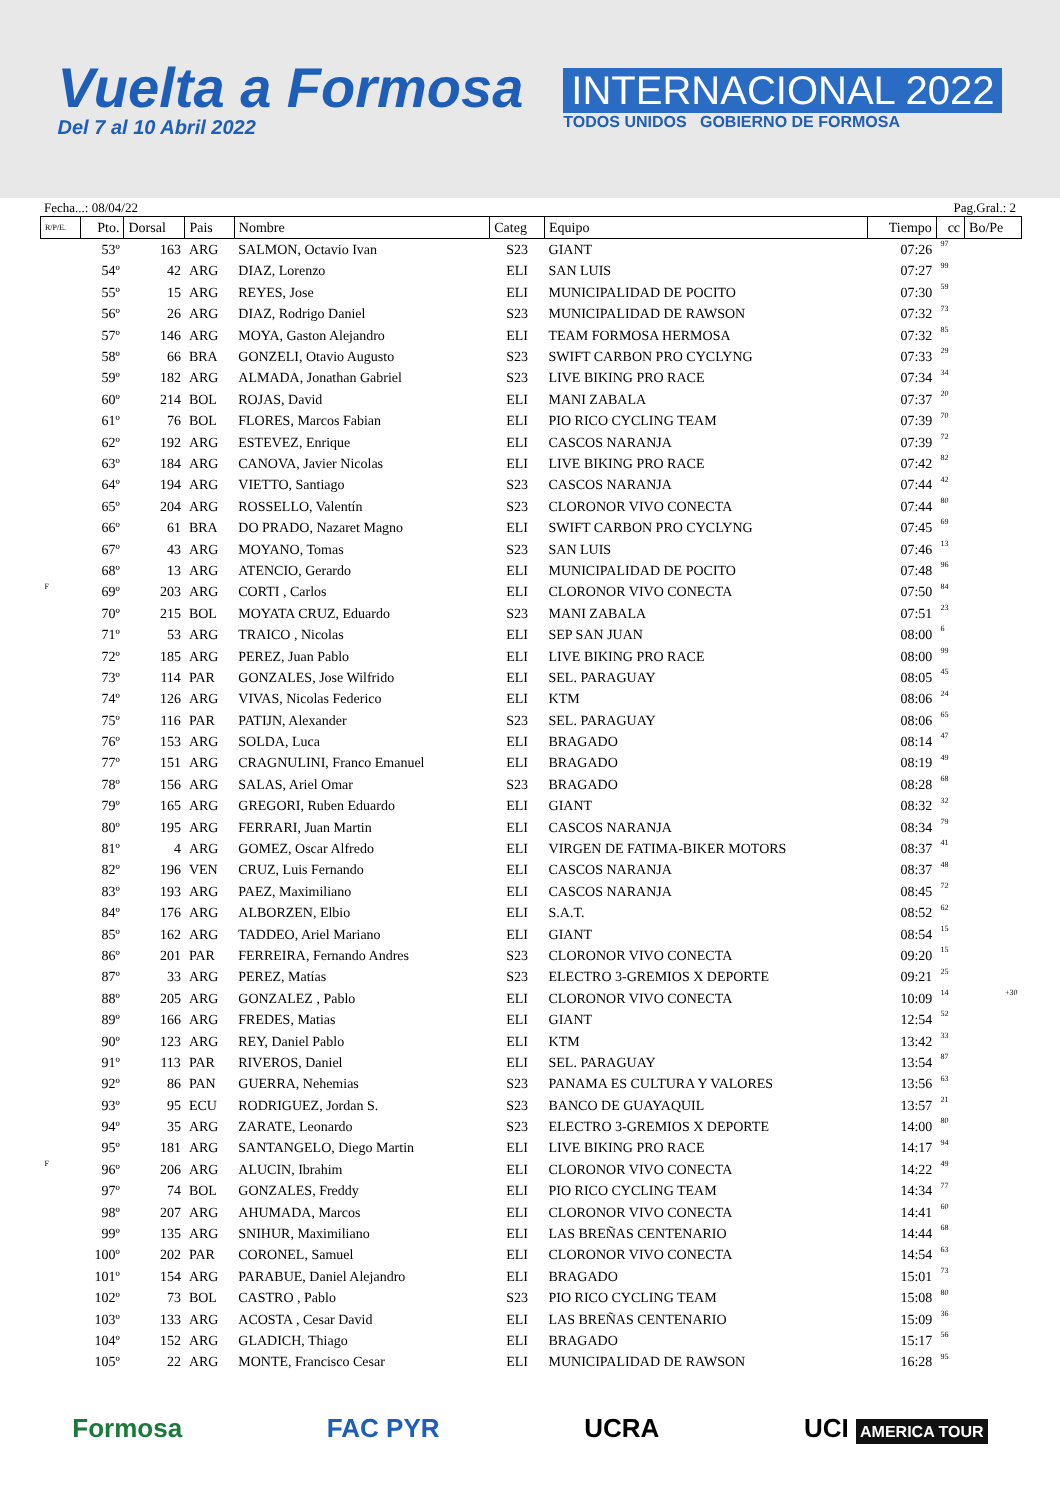Vuelta a Formosa
Del 7 al 10 Abril 2022
INTERNACIONAL 2022
TODOS UNIDOS GOBIERNO DE FORMOSA
Fecha...: 08/04/22 Pag.Gral.: 2
| R/P/E. | Pto. | Dorsal | Pais | Nombre | Categ | Equipo | Tiempo | cc | Bo/Pe |
| --- | --- | --- | --- | --- | --- | --- | --- | --- | --- |
| | 53º | 163 | ARG | SALMON, Octavio Ivan | S23 | GIANT | 07:26 | 97 | |
| | 54º | 42 | ARG | DIAZ, Lorenzo | ELI | SAN LUIS | 07:27 | 99 | |
| | 55º | 15 | ARG | REYES, Jose | ELI | MUNICIPALIDAD DE POCITO | 07:30 | 59 | |
| | 56º | 26 | ARG | DIAZ, Rodrigo Daniel | S23 | MUNICIPALIDAD DE RAWSON | 07:32 | 73 | |
| | 57º | 146 | ARG | MOYA, Gaston Alejandro | ELI | TEAM FORMOSA HERMOSA | 07:32 | 85 | |
| | 58º | 66 | BRA | GONZELI, Otavio Augusto | S23 | SWIFT CARBON PRO CYCLYNG | 07:33 | 29 | |
| | 59º | 182 | ARG | ALMADA, Jonathan Gabriel | S23 | LIVE BIKING PRO RACE | 07:34 | 34 | |
| | 60º | 214 | BOL | ROJAS, David | ELI | MANI ZABALA | 07:37 | 20 | |
| | 61º | 76 | BOL | FLORES, Marcos Fabian | ELI | PIO RICO CYCLING TEAM | 07:39 | 70 | |
| | 62º | 192 | ARG | ESTEVEZ, Enrique | ELI | CASCOS NARANJA | 07:39 | 72 | |
| | 63º | 184 | ARG | CANOVA, Javier Nicolas | ELI | LIVE BIKING PRO RACE | 07:42 | 82 | |
| | 64º | 194 | ARG | VIETTO, Santiago | S23 | CASCOS NARANJA | 07:44 | 42 | |
| | 65º | 204 | ARG | ROSSELLO, Valentín | S23 | CLORONOR VIVO CONECTA | 07:44 | 80 | |
| | 66º | 61 | BRA | DO PRADO, Nazaret Magno | ELI | SWIFT CARBON PRO CYCLYNG | 07:45 | 69 | |
| | 67º | 43 | ARG | MOYANO, Tomas | S23 | SAN LUIS | 07:46 | 13 | |
| | 68º | 13 | ARG | ATENCIO, Gerardo | ELI | MUNICIPALIDAD DE POCITO | 07:48 | 96 | |
| F | 69º | 203 | ARG | CORTI , Carlos | ELI | CLORONOR VIVO CONECTA | 07:50 | 84 | |
| | 70º | 215 | BOL | MOYATA CRUZ, Eduardo | S23 | MANI ZABALA | 07:51 | 23 | |
| | 71º | 53 | ARG | TRAICO , Nicolas | ELI | SEP SAN JUAN | 08:00 | 6 | |
| | 72º | 185 | ARG | PEREZ, Juan Pablo | ELI | LIVE BIKING PRO RACE | 08:00 | 99 | |
| | 73º | 114 | PAR | GONZALES, Jose Wilfrido | ELI | SEL. PARAGUAY | 08:05 | 45 | |
| | 74º | 126 | ARG | VIVAS, Nicolas Federico | ELI | KTM | 08:06 | 24 | |
| | 75º | 116 | PAR | PATIJN, Alexander | S23 | SEL. PARAGUAY | 08:06 | 65 | |
| | 76º | 153 | ARG | SOLDA, Luca | ELI | BRAGADO | 08:14 | 47 | |
| | 77º | 151 | ARG | CRAGNULINI, Franco Emanuel | ELI | BRAGADO | 08:19 | 49 | |
| | 78º | 156 | ARG | SALAS, Ariel Omar | S23 | BRAGADO | 08:28 | 68 | |
| | 79º | 165 | ARG | GREGORI, Ruben Eduardo | ELI | GIANT | 08:32 | 32 | |
| | 80º | 195 | ARG | FERRARI, Juan Martin | ELI | CASCOS NARANJA | 08:34 | 79 | |
| | 81º | 4 | ARG | GOMEZ, Oscar Alfredo | ELI | VIRGEN DE FATIMA-BIKER MOTORS | 08:37 | 41 | |
| | 82º | 196 | VEN | CRUZ, Luis Fernando | ELI | CASCOS NARANJA | 08:37 | 48 | |
| | 83º | 193 | ARG | PAEZ, Maximiliano | ELI | CASCOS NARANJA | 08:45 | 72 | |
| | 84º | 176 | ARG | ALBORZEN, Elbio | ELI | S.A.T. | 08:52 | 62 | |
| | 85º | 162 | ARG | TADDEO, Ariel Mariano | ELI | GIANT | 08:54 | 15 | |
| | 86º | 201 | PAR | FERREIRA, Fernando Andres | S23 | CLORONOR VIVO CONECTA | 09:20 | 15 | |
| | 87º | 33 | ARG | PEREZ, Matías | S23 | ELECTRO 3-GREMIOS X DEPORTE | 09:21 | 25 | |
| | 88º | 205 | ARG | GONZALEZ , Pablo | ELI | CLORONOR VIVO CONECTA | 10:09 | 14 | +30 |
| | 89º | 166 | ARG | FREDES, Matias | ELI | GIANT | 12:54 | 52 | |
| | 90º | 123 | ARG | REY, Daniel Pablo | ELI | KTM | 13:42 | 33 | |
| | 91º | 113 | PAR | RIVEROS, Daniel | ELI | SEL. PARAGUAY | 13:54 | 87 | |
| | 92º | 86 | PAN | GUERRA, Nehemias | S23 | PANAMA ES CULTURA Y VALORES | 13:56 | 63 | |
| | 93º | 95 | ECU | RODRIGUEZ, Jordan S. | S23 | BANCO DE GUAYAQUIL | 13:57 | 21 | |
| | 94º | 35 | ARG | ZARATE, Leonardo | S23 | ELECTRO 3-GREMIOS X DEPORTE | 14:00 | 80 | |
| | 95º | 181 | ARG | SANTANGELO, Diego Martin | ELI | LIVE BIKING PRO RACE | 14:17 | 94 | |
| F | 96º | 206 | ARG | ALUCIN, Ibrahim | ELI | CLORONOR VIVO CONECTA | 14:22 | 49 | |
| | 97º | 74 | BOL | GONZALES, Freddy | ELI | PIO RICO CYCLING TEAM | 14:34 | 77 | |
| | 98º | 207 | ARG | AHUMADA, Marcos | ELI | CLORONOR VIVO CONECTA | 14:41 | 60 | |
| | 99º | 135 | ARG | SNIHUR, Maximiliano | ELI | LAS BREÑAS CENTENARIO | 14:44 | 68 | |
| | 100º | 202 | PAR | CORONEL, Samuel | ELI | CLORONOR VIVO CONECTA | 14:54 | 63 | |
| | 101º | 154 | ARG | PARABUE, Daniel Alejandro | ELI | BRAGADO | 15:01 | 73 | |
| | 102º | 73 | BOL | CASTRO , Pablo | S23 | PIO RICO CYCLING TEAM | 15:08 | 80 | |
| | 103º | 133 | ARG | ACOSTA , Cesar David | ELI | LAS BREÑAS CENTENARIO | 15:09 | 36 | |
| | 104º | 152 | ARG | GLADICH, Thiago | ELI | BRAGADO | 15:17 | 56 | |
| | 105º | 22 | ARG | MONTE, Francisco Cesar | ELI | MUNICIPALIDAD DE RAWSON | 16:28 | 95 | |
Formosa FAC PYR UCRA UCI AMERICA TOUR